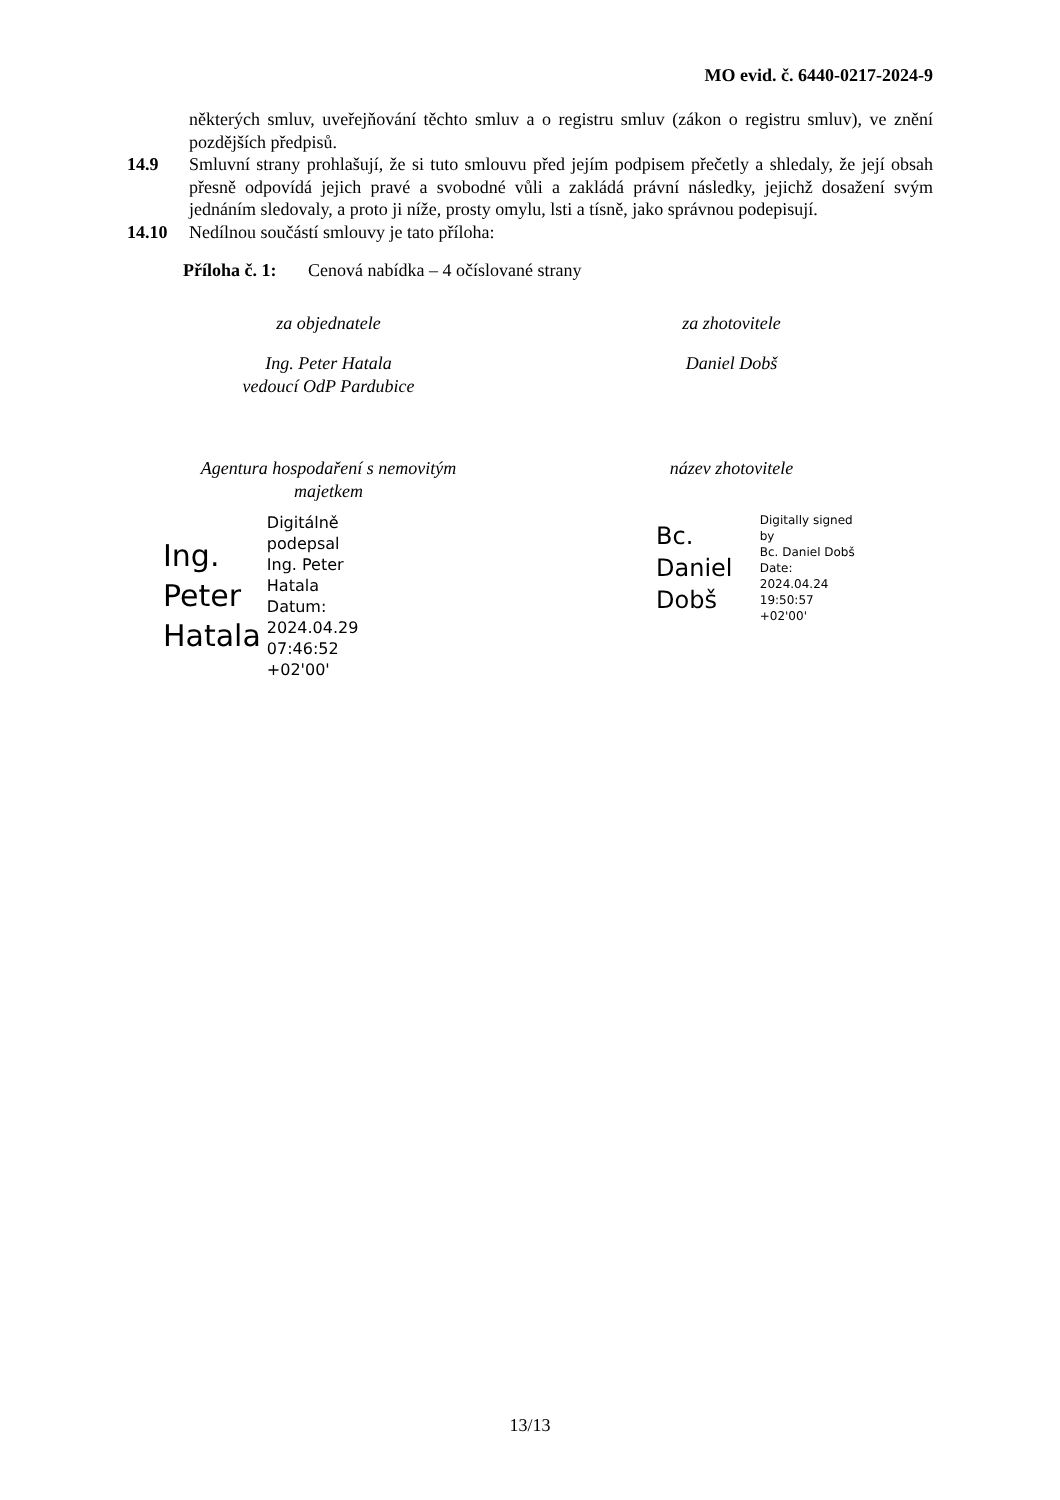MO evid. č. 6440-0217-2024-9
některých smluv, uveřejňování těchto smluv a o registru smluv (zákon o registru smluv), ve znění pozdějších předpisů.
14.9 Smluvní strany prohlašují, že si tuto smlouvu před jejím podpisem přečetly a shledaly, že její obsah přesně odpovídá jejich pravé a svobodné vůli a zakládá právní následky, jejichž dosažení svým jednáním sledovaly, a proto ji níže, prosty omylu, lsti a tísně, jako správnou podepisují.
14.10 Nedílnou součástí smlouvy je tato příloha:
Příloha č. 1: Cenová nabídka – 4 očíslované strany
za objednatele za zhotovitele
Ing. Peter Hatala
vedoucí OdP Pardubice
Daniel Dobš
Agentura hospodaření s nemovitým
majetkem
název zhotovitele
Ing. Peter
Hatala
Digitálně podepsal
Ing. Peter Hatala
Datum: 2024.04.29
07:46:52 +02'00'
Bc. Daniel
Dobš
Digitally signed by
Bc. Daniel Dobš
Date: 2024.04.24
19:50:57 +02'00'
13/13